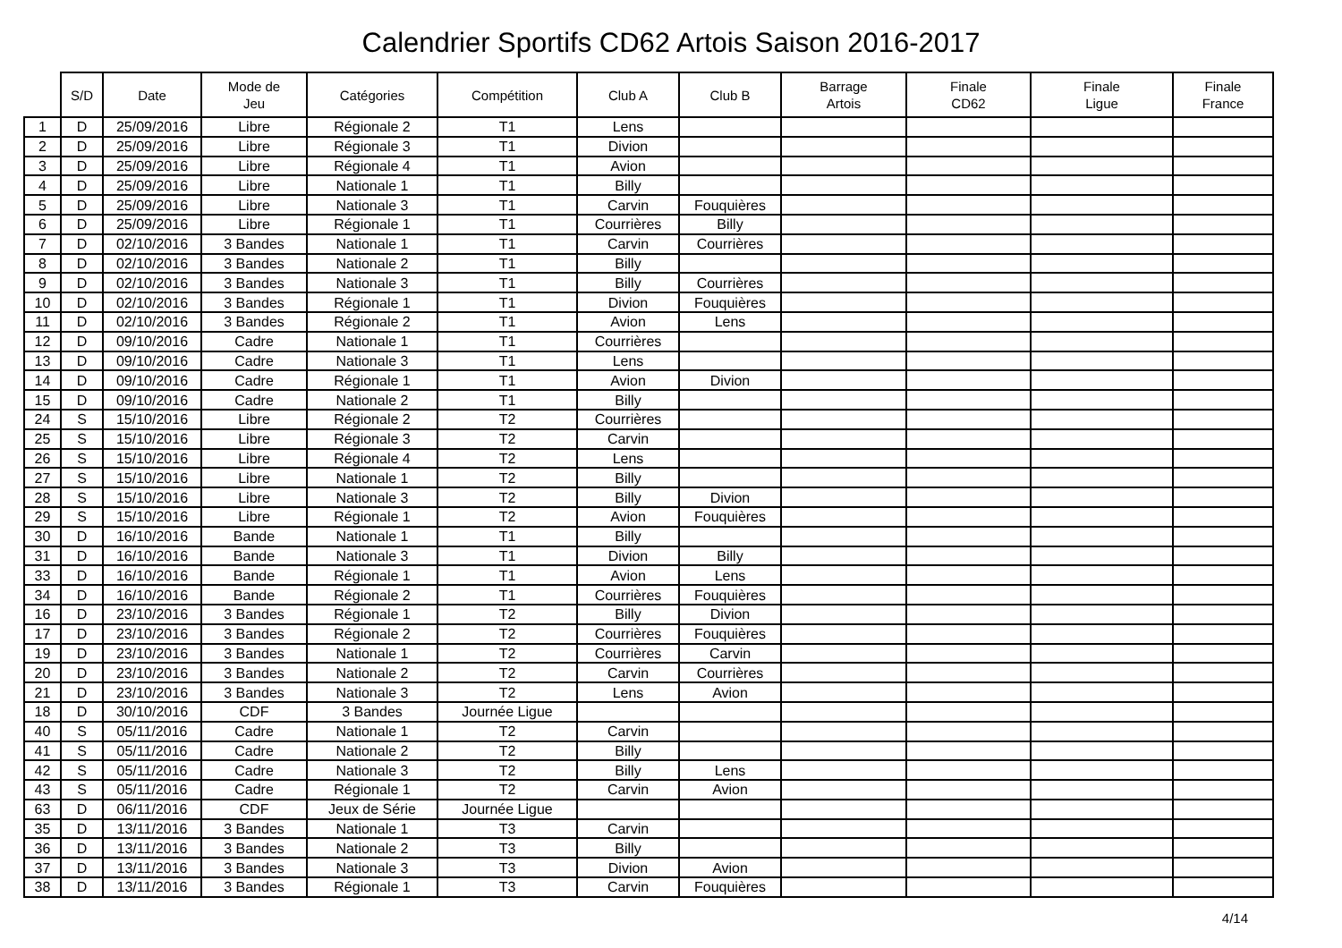Calendrier Sportifs CD62 Artois Saison 2016-2017
| | S/D | Date | Mode de Jeu | Catégories | Compétition | Club A | Club B | Barrage Artois | Finale CD62 | Finale Ligue | Finale France |
| --- | --- | --- | --- | --- | --- | --- | --- | --- | --- | --- | --- |
| 1 | D | 25/09/2016 | Libre | Régionale 2 | T1 | Lens | | | | | |
| 2 | D | 25/09/2016 | Libre | Régionale 3 | T1 | Divion | | | | | |
| 3 | D | 25/09/2016 | Libre | Régionale 4 | T1 | Avion | | | | | |
| 4 | D | 25/09/2016 | Libre | Nationale 1 | T1 | Billy | | | | | |
| 5 | D | 25/09/2016 | Libre | Nationale 3 | T1 | Carvin | Fouquières | | | | |
| 6 | D | 25/09/2016 | Libre | Régionale 1 | T1 | Courrières | Billy | | | | |
| 7 | D | 02/10/2016 | 3 Bandes | Nationale 1 | T1 | Carvin | Courrières | | | | |
| 8 | D | 02/10/2016 | 3 Bandes | Nationale 2 | T1 | Billy | | | | | |
| 9 | D | 02/10/2016 | 3 Bandes | Nationale 3 | T1 | Billy | Courrières | | | | |
| 10 | D | 02/10/2016 | 3 Bandes | Régionale 1 | T1 | Divion | Fouquières | | | | |
| 11 | D | 02/10/2016 | 3 Bandes | Régionale 2 | T1 | Avion | Lens | | | | |
| 12 | D | 09/10/2016 | Cadre | Nationale 1 | T1 | Courrières | | | | | |
| 13 | D | 09/10/2016 | Cadre | Nationale 3 | T1 | Lens | | | | | |
| 14 | D | 09/10/2016 | Cadre | Régionale 1 | T1 | Avion | Divion | | | | |
| 15 | D | 09/10/2016 | Cadre | Nationale 2 | T1 | Billy | | | | | |
| 24 | S | 15/10/2016 | Libre | Régionale 2 | T2 | Courrières | | | | | |
| 25 | S | 15/10/2016 | Libre | Régionale 3 | T2 | Carvin | | | | | |
| 26 | S | 15/10/2016 | Libre | Régionale 4 | T2 | Lens | | | | | |
| 27 | S | 15/10/2016 | Libre | Nationale 1 | T2 | Billy | | | | | |
| 28 | S | 15/10/2016 | Libre | Nationale 3 | T2 | Billy | Divion | | | | |
| 29 | S | 15/10/2016 | Libre | Régionale 1 | T2 | Avion | Fouquières | | | | |
| 30 | D | 16/10/2016 | Bande | Nationale 1 | T1 | Billy | | | | | |
| 31 | D | 16/10/2016 | Bande | Nationale 3 | T1 | Divion | Billy | | | | |
| 33 | D | 16/10/2016 | Bande | Régionale 1 | T1 | Avion | Lens | | | | |
| 34 | D | 16/10/2016 | Bande | Régionale 2 | T1 | Courrières | Fouquières | | | | |
| 16 | D | 23/10/2016 | 3 Bandes | Régionale 1 | T2 | Billy | Divion | | | | |
| 17 | D | 23/10/2016 | 3 Bandes | Régionale 2 | T2 | Courrières | Fouquières | | | | |
| 19 | D | 23/10/2016 | 3 Bandes | Nationale 1 | T2 | Courrières | Carvin | | | | |
| 20 | D | 23/10/2016 | 3 Bandes | Nationale 2 | T2 | Carvin | Courrières | | | | |
| 21 | D | 23/10/2016 | 3 Bandes | Nationale 3 | T2 | Lens | Avion | | | | |
| 18 | D | 30/10/2016 | CDF | 3 Bandes | Journée Ligue | | | | | | |
| 40 | S | 05/11/2016 | Cadre | Nationale 1 | T2 | Carvin | | | | | |
| 41 | S | 05/11/2016 | Cadre | Nationale 2 | T2 | Billy | | | | | |
| 42 | S | 05/11/2016 | Cadre | Nationale 3 | T2 | Billy | Lens | | | | |
| 43 | S | 05/11/2016 | Cadre | Régionale 1 | T2 | Carvin | Avion | | | | |
| 63 | D | 06/11/2016 | CDF | Jeux de Série | Journée Ligue | | | | | | |
| 35 | D | 13/11/2016 | 3 Bandes | Nationale 1 | T3 | Carvin | | | | | |
| 36 | D | 13/11/2016 | 3 Bandes | Nationale 2 | T3 | Billy | | | | | |
| 37 | D | 13/11/2016 | 3 Bandes | Nationale 3 | T3 | Divion | Avion | | | | |
| 38 | D | 13/11/2016 | 3 Bandes | Régionale 1 | T3 | Carvin | Fouquières | | | | |
4/14